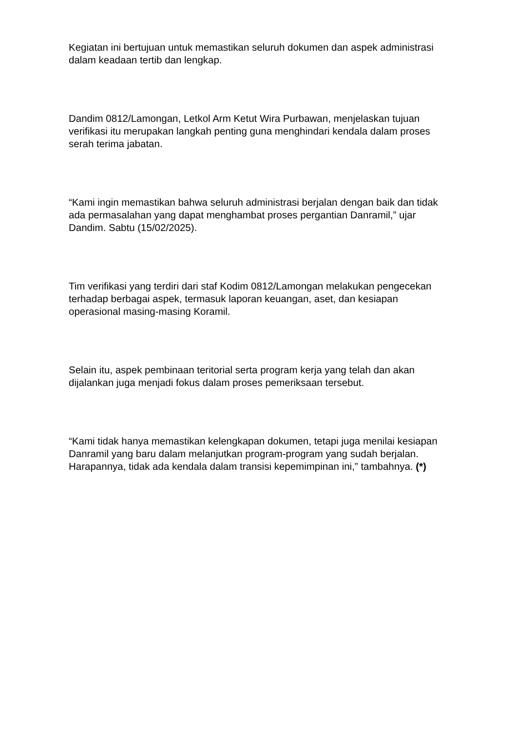Kegiatan ini bertujuan untuk memastikan seluruh dokumen dan aspek administrasi dalam keadaan tertib dan lengkap.
Dandim 0812/Lamongan, Letkol Arm Ketut Wira Purbawan, menjelaskan tujuan verifikasi itu merupakan langkah penting guna menghindari kendala dalam proses serah terima jabatan.
“Kami ingin memastikan bahwa seluruh administrasi berjalan dengan baik dan tidak ada permasalahan yang dapat menghambat proses pergantian Danramil,” ujar Dandim. Sabtu (15/02/2025).
Tim verifikasi yang terdiri dari staf Kodim 0812/Lamongan melakukan pengecekan terhadap berbagai aspek, termasuk laporan keuangan, aset, dan kesiapan operasional masing-masing Koramil.
Selain itu, aspek pembinaan teritorial serta program kerja yang telah dan akan dijalankan juga menjadi fokus dalam proses pemeriksaan tersebut.
“Kami tidak hanya memastikan kelengkapan dokumen, tetapi juga menilai kesiapan Danramil yang baru dalam melanjutkan program-program yang sudah berjalan. Harapannya, tidak ada kendala dalam transisi kepemimpinan ini,” tambahnya. (*)